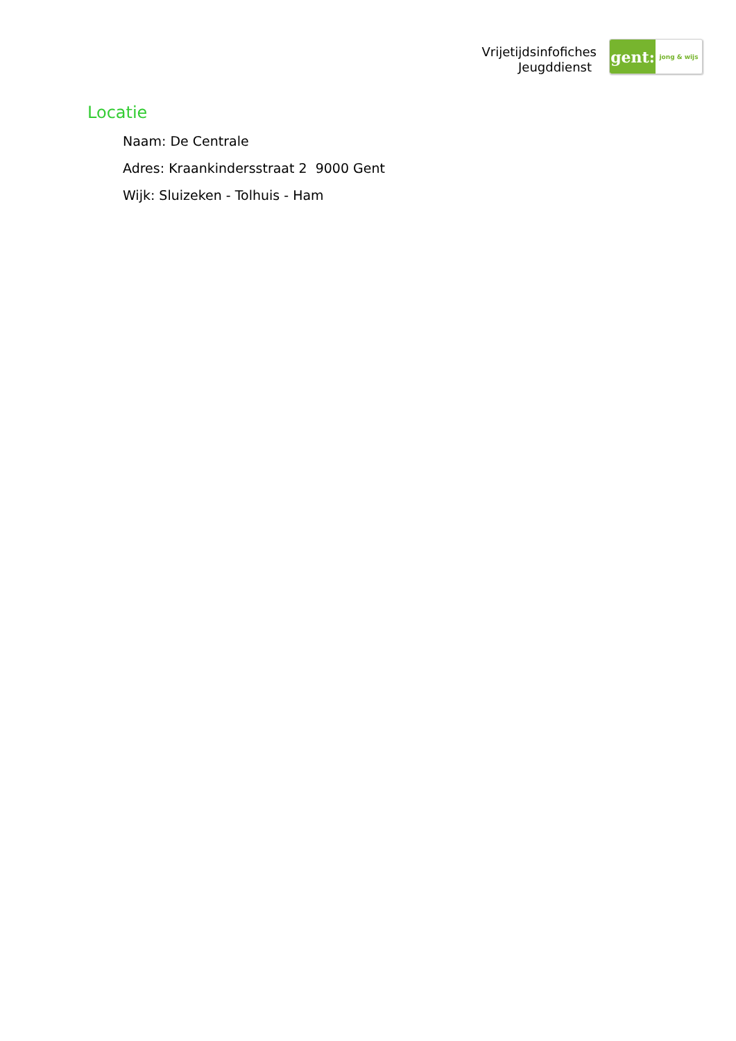Vrijetijdsinfofiches
Jeugddienst
gent:
jong & wijs
Locatie
Naam: De Centrale
Adres: Kraankindersstraat 2 9000 Gent
Wijk: Sluizeken - Tolhuis - Ham